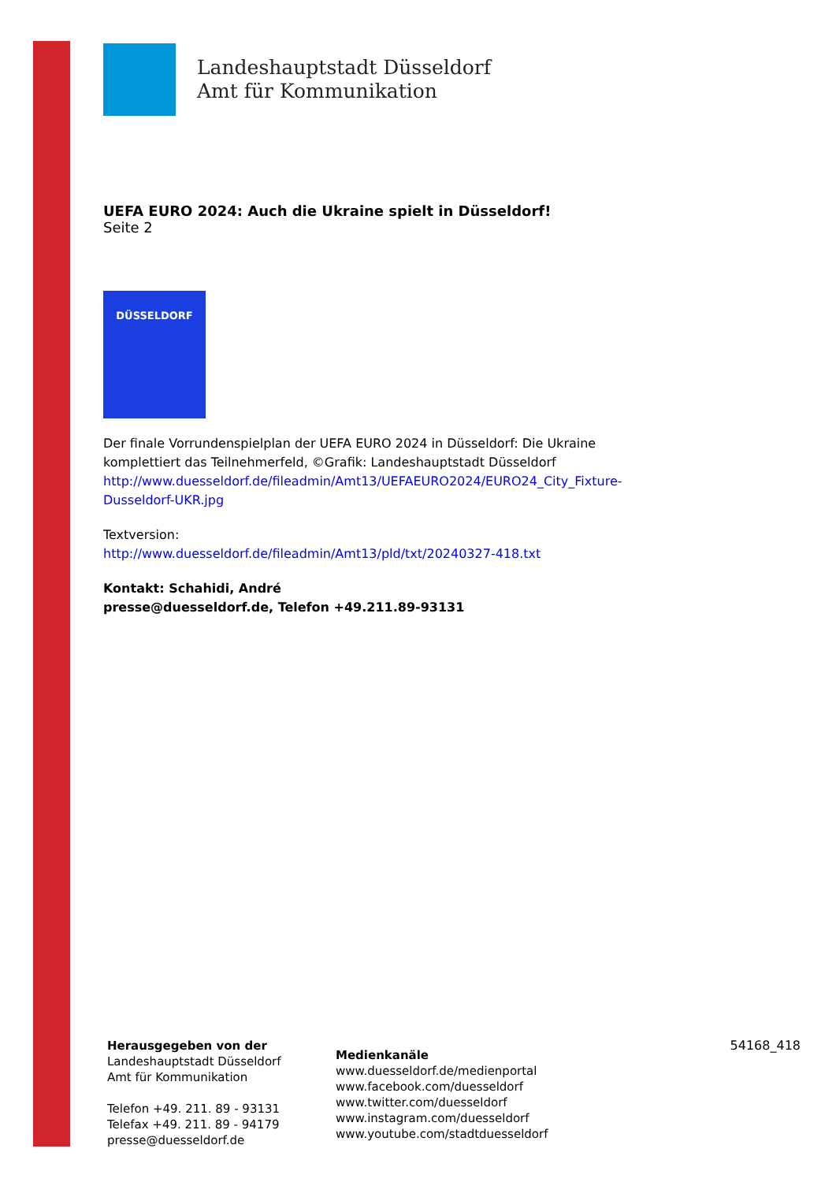Landeshauptstadt Düsseldorf
Amt für Kommunikation
UEFA EURO 2024: Auch die Ukraine spielt in Düsseldorf!
Seite 2
DÜSSELDORF
Der finale Vorrundenspielplan der UEFA EURO 2024 in Düsseldorf: Die Ukraine komplettiert das Teilnehmerfeld, ©Grafik: Landeshauptstadt Düsseldorf http://www.duesseldorf.de/fileadmin/Amt13/UEFAEURO2024/EURO24_City_Fixture-Dusseldorf-UKR.jpg
Textversion:
http://www.duesseldorf.de/fileadmin/Amt13/pld/txt/20240327-418.txt
Kontakt: Schahidi, André
presse@duesseldorf.de, Telefon +49.211.89-93131
Herausgegeben von der
Landeshauptstadt Düsseldorf
Amt für Kommunikation
Telefon +49. 211. 89 - 93131
Telefax +49. 211. 89 - 94179
presse@duesseldorf.de
Medienkanäle
www.duesseldorf.de/medienportal
www.facebook.com/duesseldorf
www.twitter.com/duesseldorf
www.instagram.com/duesseldorf
www.youtube.com/stadtduesseldorf
54168_418